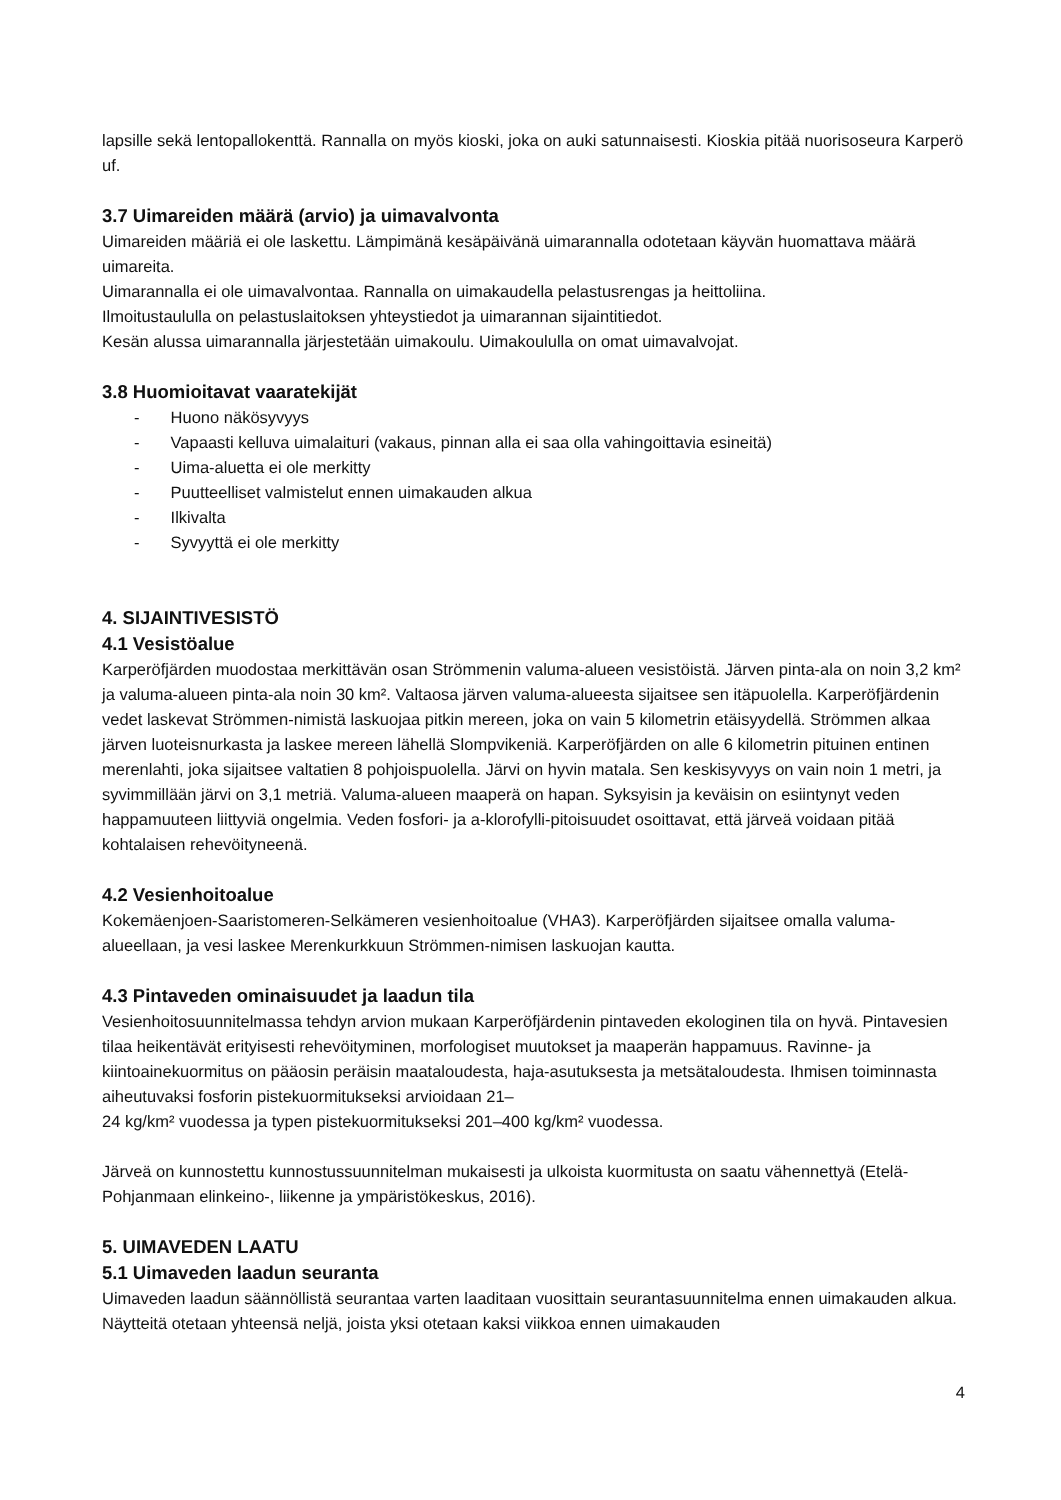lapsille sekä lentopallokenttä. Rannalla on myös kioski, joka on auki satunnaisesti. Kioskia pitää nuorisoseura Karperö uf.
3.7 Uimareiden määrä (arvio) ja uimavalvonta
Uimareiden määriä ei ole laskettu. Lämpimänä kesäpäivänä uimarannalla odotetaan käyvän huomattava määrä uimareita.
Uimarannalla ei ole uimavalvontaa. Rannalla on uimakaudella pelastusrengas ja heittoliina.
Ilmoitustaululla on pelastuslaitoksen yhteystiedot ja uimarannan sijaintitiedot.
Kesän alussa uimarannalla järjestetään uimakoulu. Uimakoululla on omat uimavalvojat.
3.8 Huomioitavat vaaratekijät
- Huono näkösyvyys
- Vapaasti kelluva uimalaituri (vakaus, pinnan alla ei saa olla vahingoittavia esineitä)
- Uima-aluetta ei ole merkitty
- Puutteelliset valmistelut ennen uimakauden alkua
- Ilkivalta
- Syvyyttä ei ole merkitty
4. SIJAINTIVESISTÖ
4.1 Vesistöalue
Karperöfjärden muodostaa merkittävän osan Strömmenin valuma-alueen vesistöistä. Järven pinta-ala on noin 3,2 km² ja valuma-alueen pinta-ala noin 30 km². Valtaosa järven valuma-alueesta sijaitsee sen itäpuolella. Karperöfjärdenin vedet laskevat Strömmen-nimistä laskuojaa pitkin mereen, joka on vain 5 kilometrin etäisyydellä. Strömmen alkaa järven luoteisnurkasta ja laskee mereen lähellä Slompvikeniä. Karperöfjärden on alle 6 kilometrin pituinen entinen merenlahti, joka sijaitsee valtatien 8 pohjoispuolella. Järvi on hyvin matala. Sen keskisyvyys on vain noin 1 metri, ja syvimmillään järvi on 3,1 metriä. Valuma-alueen maaperä on hapan. Syksyisin ja keväisin on esiintynyt veden happamuuteen liittyviä ongelmia. Veden fosfori- ja a-klorofylli-pitoisuudet osoittavat, että järveä voidaan pitää kohtalaisen rehevöityneenä.
4.2 Vesienhoitoalue
Kokemäenjoen-Saaristomeren-Selkämeren vesienhoitoalue (VHA3). Karperöfjärden sijaitsee omalla valuma-alueellaan, ja vesi laskee Merenkurkkuun Strömmen-nimisen laskuojan kautta.
4.3 Pintaveden ominaisuudet ja laadun tila
Vesienhoitosuunnitelmassa tehdyn arvion mukaan Karperöfjärdenin pintaveden ekologinen tila on hyvä. Pintavesien tilaa heikentävät erityisesti rehevöityminen, morfologiset muutokset ja maaperän happamuus. Ravinne- ja kiintoainekuormitus on pääosin peräisin maataloudesta, haja-asutuksesta ja metsätaloudesta. Ihmisen toiminnasta aiheutuvaksi fosforin pistekuormitukseksi arvioidaan 21–
24 kg/km² vuodessa ja typen pistekuormitukseksi 201–400 kg/km² vuodessa.
Järveä on kunnostettu kunnostussuunnitelman mukaisesti ja ulkoista kuormitusta on saatu vähennettyä (Etelä-Pohjanmaan elinkeino-, liikenne ja ympäristökeskus, 2016).
5. UIMAVEDEN LAATU
5.1 Uimaveden laadun seuranta
Uimaveden laadun säännöllistä seurantaa varten laaditaan vuosittain seurantasuunnitelma ennen uimakauden alkua. Näytteitä otetaan yhteensä neljä, joista yksi otetaan kaksi viikkoa ennen uimakauden
4